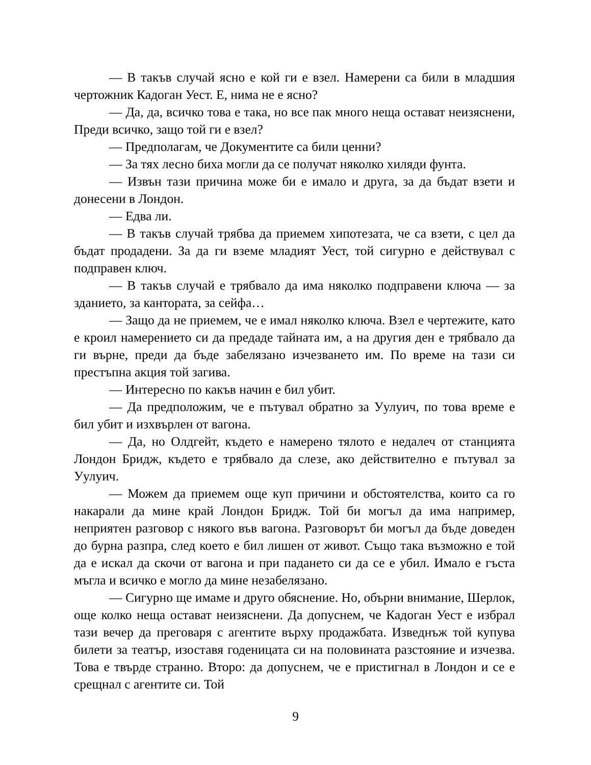— В такъв случай ясно е кой ги е взел. Намерени са били в младшия чертожник Кадоган Уест. Е, нима не е ясно?
— Да, да, всичко това е така, но все пак много неща остават неизяснени, Преди всичко, защо той ги е взел?
— Предполагам, че Документите са били ценни?
— За тях лесно биха могли да се получат няколко хиляди фунта.
— Извън тази причина може би е имало и друга, за да бъдат взети и донесени в Лондон.
— Едва ли.
— В такъв случай трябва да приемем хипотезата, че са взети, с цел да бъдат продадени. За да ги вземе младият Уест, той сигурно е действувал с подправен ключ.
— В такъв случай е трябвало да има няколко подправени ключа — за зданието, за кантората, за сейфа…
— Защо да не приемем, че е имал няколко ключа. Взел е чертежите, като е кроил намерението си да предаде тайната им, а на другия ден е трябвало да ги върне, преди да бъде забелязано изчезването им. По време на тази си престъпна акция той загива.
— Интересно по какъв начин е бил убит.
— Да предположим, че е пътувал обратно за Уулуич, по това време е бил убит и изхвърлен от вагона.
— Да, но Олдгейт, където е намерено тялото е недалеч от станцията Лондон Бридж, където е трябвало да слезе, ако действително е пътувал за Уулуич.
— Можем да приемем още куп причини и обстоятелства, които са го накарали да мине край Лондон Бридж. Той би могъл да има например, неприятен разговор с някого във вагона. Разговорът би могъл да бъде доведен до бурна разпра, след което е бил лишен от живот. Също така възможно е той да е искал да скочи от вагона и при падането си да се е убил. Имало е гъста мъгла и всичко е могло да мине незабелязано.
— Сигурно ще имаме и друго обяснение. Но, обърни внимание, Шерлок, още колко неща остават неизяснени. Да допуснем, че Кадоган Уест е избрал тази вечер да преговаря с агентите върху продажбата. Изведнъж той купува билети за театър, изоставя годеницата си на половината разстояние и изчезва. Това е твърде странно. Второ: да допуснем, че е пристигнал в Лондон и се е срещнал с агентите си. Той
9